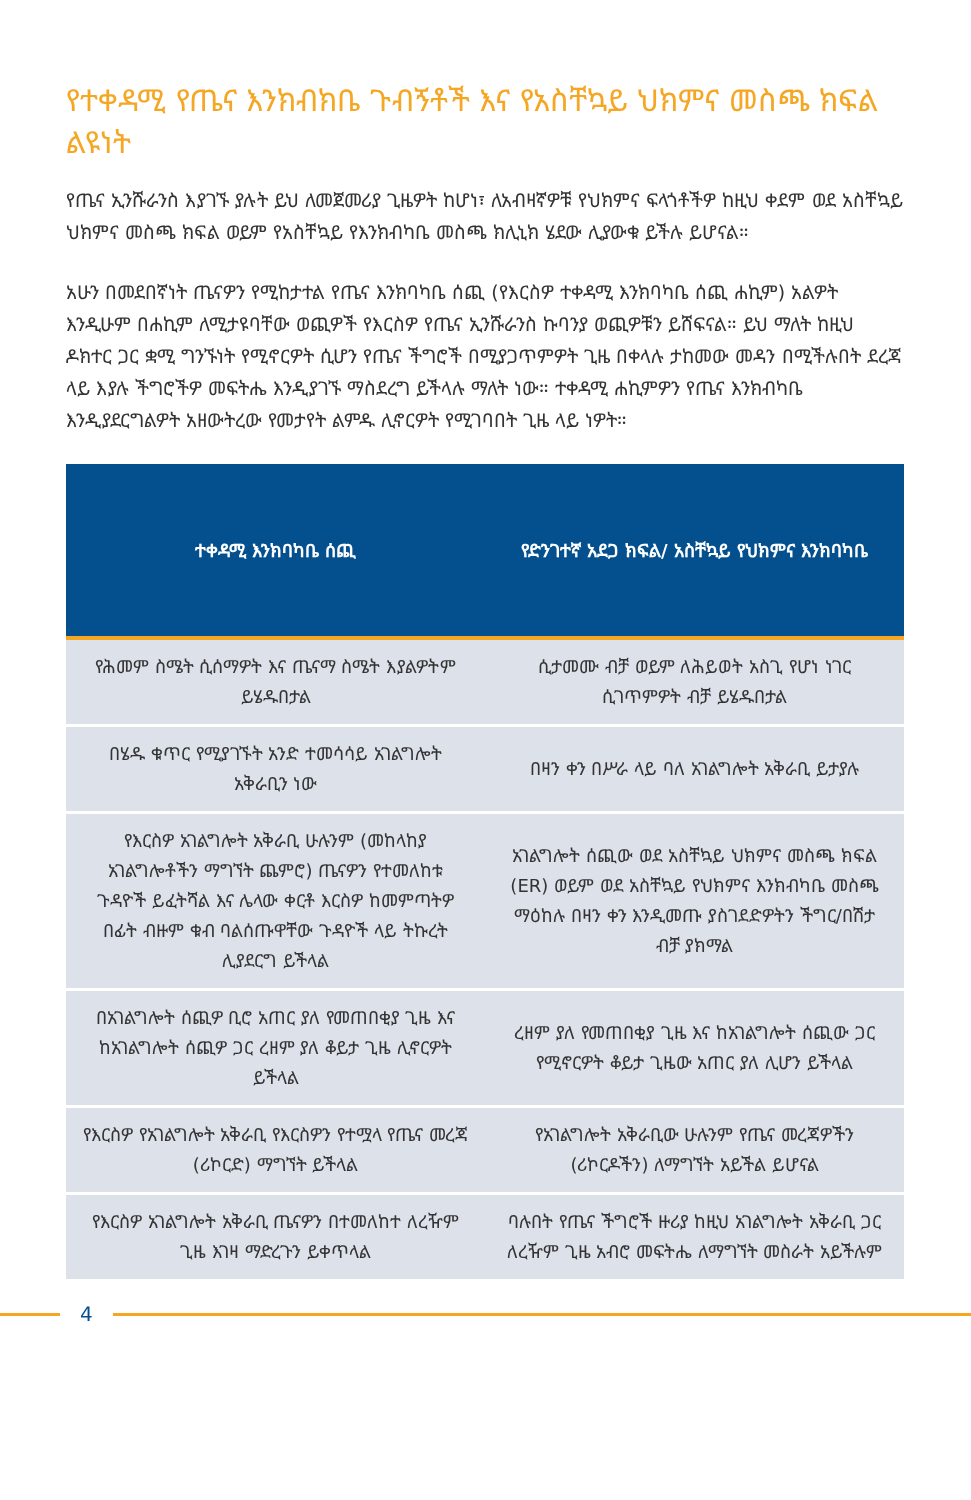የተቀዳሚ የጤና እንክብክቤ ጉብኝቶች እና የአስቸኳይ ህክምና መስጫ ክፍል ልዩነት
የጤና ኢንሹራንስ እያገኙ ያሉት ይህ ለመጀመሪያ ጊዜዎት ከሆነ፣ ለአብዛኛዎቹ የህክምና ፍላጎቶችዎ ከዚህ ቀደም ወደ አስቸኳይ ህክምና መስጫ ክፍል ወይም የአስቸኳይ የእንክብካቤ መስጫ ክሊኒክ ሄደው ሊያውቁ ይችሉ ይሆናል።
አሁን በመደበኛነት ጤናዎን የሚከታተል የጤና እንክባካቤ ሰጪ (የእርስዎ ተቀዳሚ እንክባካቤ ሰጪ ሐኪም) አልዎት እንዲሁም በሐኪም ለሚታዩባቸው ወጪዎች የእርስዎ የጤና ኢንሹራንስ ኩባንያ ወጪዎቹን ይሸፍናል። ይህ ማለት ከዚህ ዶክተር ጋር ቋሚ ግንኙነት የሚኖርዎት ሲሆን የጤና ችግሮች በሚያጋጥምዎት ጊዜ በቀላሉ ታከመው መዳን በሚችሉበት ደረጃ ላይ እያሉ ችግሮችዎ መፍትሔ እንዲያገኙ ማስደረግ ይችላሉ ማለት ነው። ተቀዳሚ ሐኪምዎን የጤና እንክብካቤ እንዲያደርግልዎት አዘውትረው የመታየት ልምዱ ሊኖርዎት የሚገባበት ጊዜ ላይ ነዎት።
| ተቀዳሚ እንክባካቤ ሰጪ | | የድንገተኛ አደጋ ክፍል/ አስቸኳይ የህክምና እንክባካቤ |
| የሕመም ስሜት ሲሰማዎት እና ጤናማ ስሜት እያልዎትም ይሄዱበታል | | ሲታመሙ ብቻ ወይም ለሕይወት አስጊ የሆነ ነገር ሲገጥምዎት ብቻ ይሄዱበታል |
| በሄዱ ቁጥር የሚያገኙት አንድ ተመሳሳይ አገልግሎት አቅራቢን ነው | | በዛን ቀን በሥራ ላይ ባለ አገልግሎት አቅራቢ ይታያሉ |
| የእርስዎ አገልግሎት አቅራቢ ሁሉንም (መከላከያ አገልግሎቶችን ማግኘት ጨምሮ) ጤናዎን የተመለከቱ ጉዳዮች ይፈትሻል እና ሌላው ቀርቶ እርስዎ ከመምጣትዎ በፊት ብዙም ቁብ ባልሰጡዋቸው ጉዳዮች ላይ ትኩረት ሊያደርግ ይችላል | | አገልግሎት ሰጪው ወደ አስቸኳይ ህክምና መስጫ ክፍል (ER) ወይም ወደ አስቸኳይ የህክምና እንክብካቤ መስጫ ማዕከሉ በዛን ቀን እንዲመጡ ያስገደድዎትን ችግር/በሽታ ብቻ ያክማል |
| በአገልግሎት ሰጪዎ ቢሮ አጠር ያለ የመጠበቂያ ጊዜ እና ከአገልግሎት ሰጪዎ ጋር ረዘም ያለ ቆይታ ጊዜ ሊኖርዎት ይችላል | | ረዘም ያለ የመጠበቂያ ጊዜ እና ከአገልግሎት ሰጪው ጋር የሚኖርዎት ቆይታ ጊዜው አጠር ያለ ሊሆን ይችላል |
| የእርስዎ የአገልግሎት አቅራቢ የእርስዎን የተሟላ የጤና መረጃ (ሪኮርድ) ማግኘት ይችላል | | የአገልግሎት አቅራቢው ሁሉንም የጤና መረጃዎችን (ሪኮርዶችን) ለማግኘት አይችል ይሆናል |
| የእርስዎ አገልግሎት አቅራቢ ጤናዎን በተመለከተ ለረዥም ጊዜ እገዛ ማድረጉን ይቀጥላል | | ባሉበት የጤና ችግሮች ዙሪያ ከዚህ አገልግሎት አቅራቢ ጋር ለረዥም ጊዜ አብሮ መፍትሔ ለማግኘት መስራት አይችሉም |
4